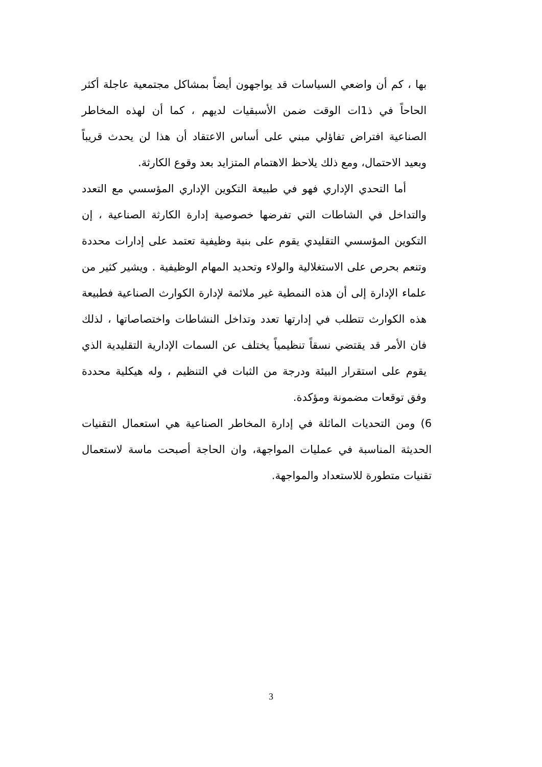بها ، كم أن واضعي السياسات قد يواجهون أيضاً بمشاكل مجتمعية عاجلة أكثر الحاحاً في ذ1ات الوقت ضمن الأسبقيات لديهم ، كما أن لهذه المخاطر الصناعية افتراض تفاؤلي مبني على أساس الاعتقاد أن هذا لن يحدث قريباً وبعيد الاحتمال، ومع ذلك يلاحظ الاهتمام المتزايد بعد وقوع الكارثة.
أما التحدي الإداري فهو في طبيعة التكوين الإداري المؤسسي مع التعدد والتداخل في الشاطات التي تفرضها خصوصية إدارة الكارثة الصناعية ، إن التكوين المؤسسي التقليدي يقوم على بنية وظيفية تعتمد على إدارات محددة وتنعم بحرص على الاستغلالية والولاء وتحديد المهام الوظيفية . ويشير كثير من علماء الإدارة إلى أن هذه النمطية غير ملائمة لإدارة الكوارث الصناعية فطبيعة هذه الكوارث تتطلب في إدارتها تعدد وتداخل النشاطات واختصاصاتها ، لذلك فان الأمر قد يقتضي نسقاً تنظيمياً يختلف عن السمات الإدارية التقليدية الذي يقوم على استقرار البيئة ودرجة من الثبات في التنظيم ، وله هيكلية محددة وفق توقعات مضمونة ومؤكدة.
6) ومن التحديات الماثلة في إدارة المخاطر الصناعية هي استعمال التقنيات الحديثة المناسبة في عمليات المواجهة، وان الحاجة أصبحت ماسة لاستعمال تقنيات متطورة للاستعداد والمواجهة.
3